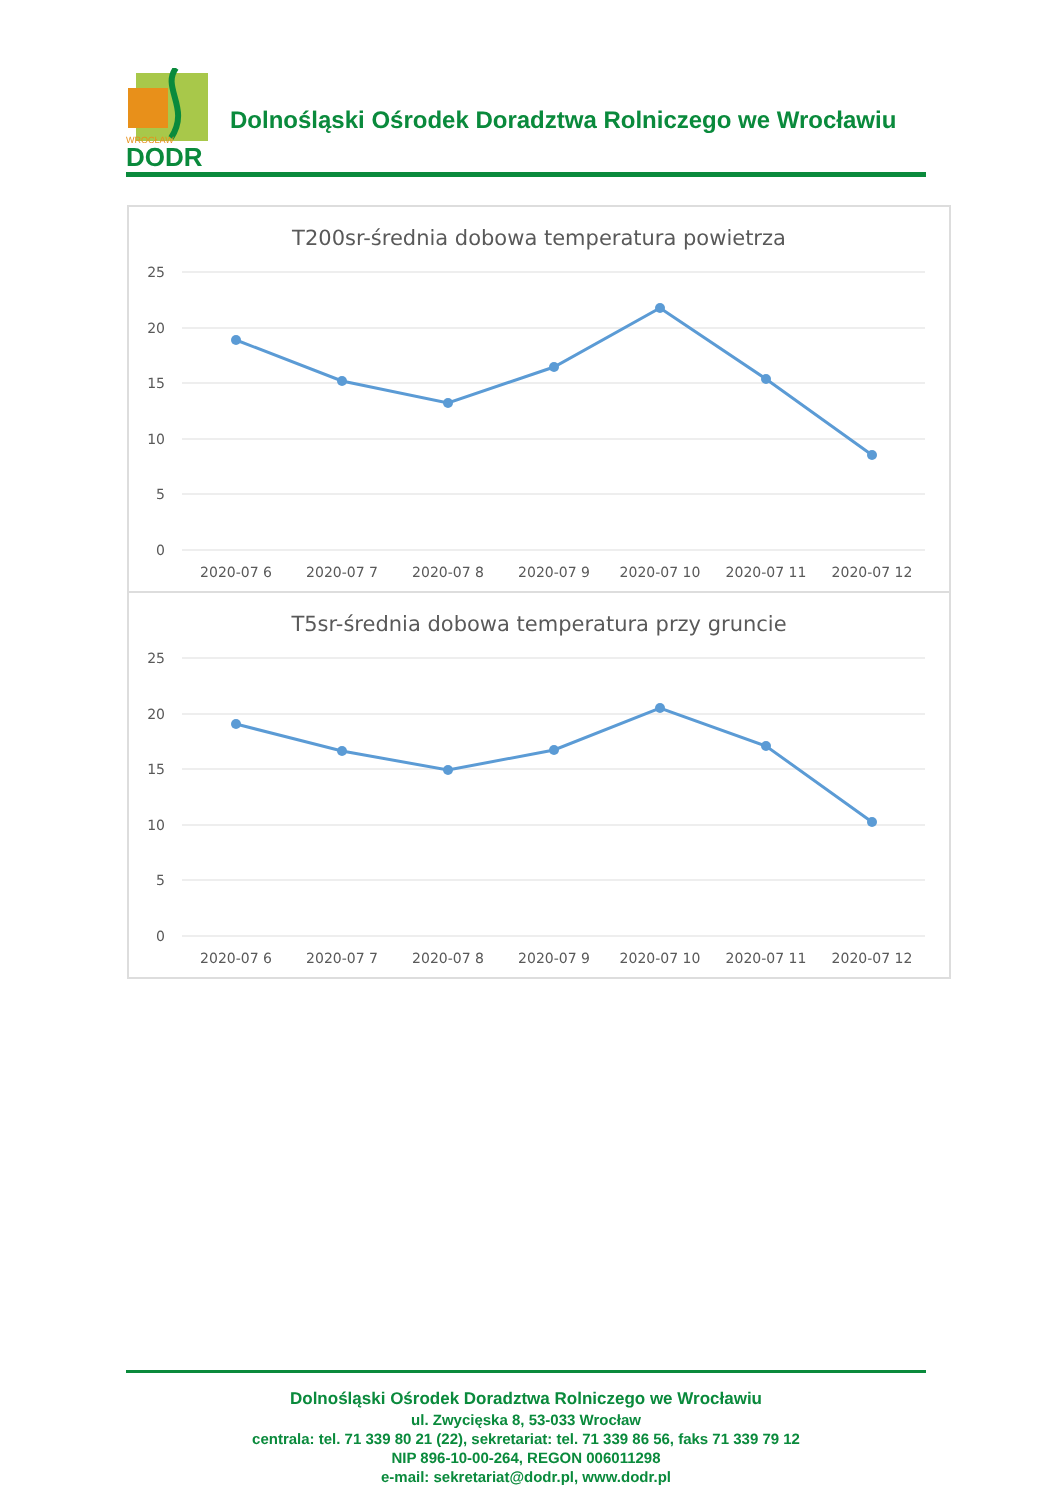DODR
WROCŁAW
Dolnośląski Ośrodek Doradztwa Rolniczego we Wrocławiu
T200sr-średnia dobowa temperatura powietrza
25
20
15
10
5
0
2020-07 6
2020-07 7
2020-07 8
2020-07 9
2020-07 10
2020-07 11
2020-07 12
T5sr-średnia dobowa temperatura przy gruncie
25
20
15
10
5
0
2020-07 6
2020-07 7
2020-07 8
2020-07 9
2020-07 10
2020-07 11
2020-07 12
Dolnośląski Ośrodek Doradztwa Rolniczego we Wrocławiu
ul. Zwycięska 8, 53-033 Wrocław
centrala: tel. 71 339 80 21 (22), sekretariat: tel. 71 339 86 56, faks 71 339 79 12
NIP 896-10-00-264, REGON 006011298
e-mail: sekretariat@dodr.pl, www.dodr.pl